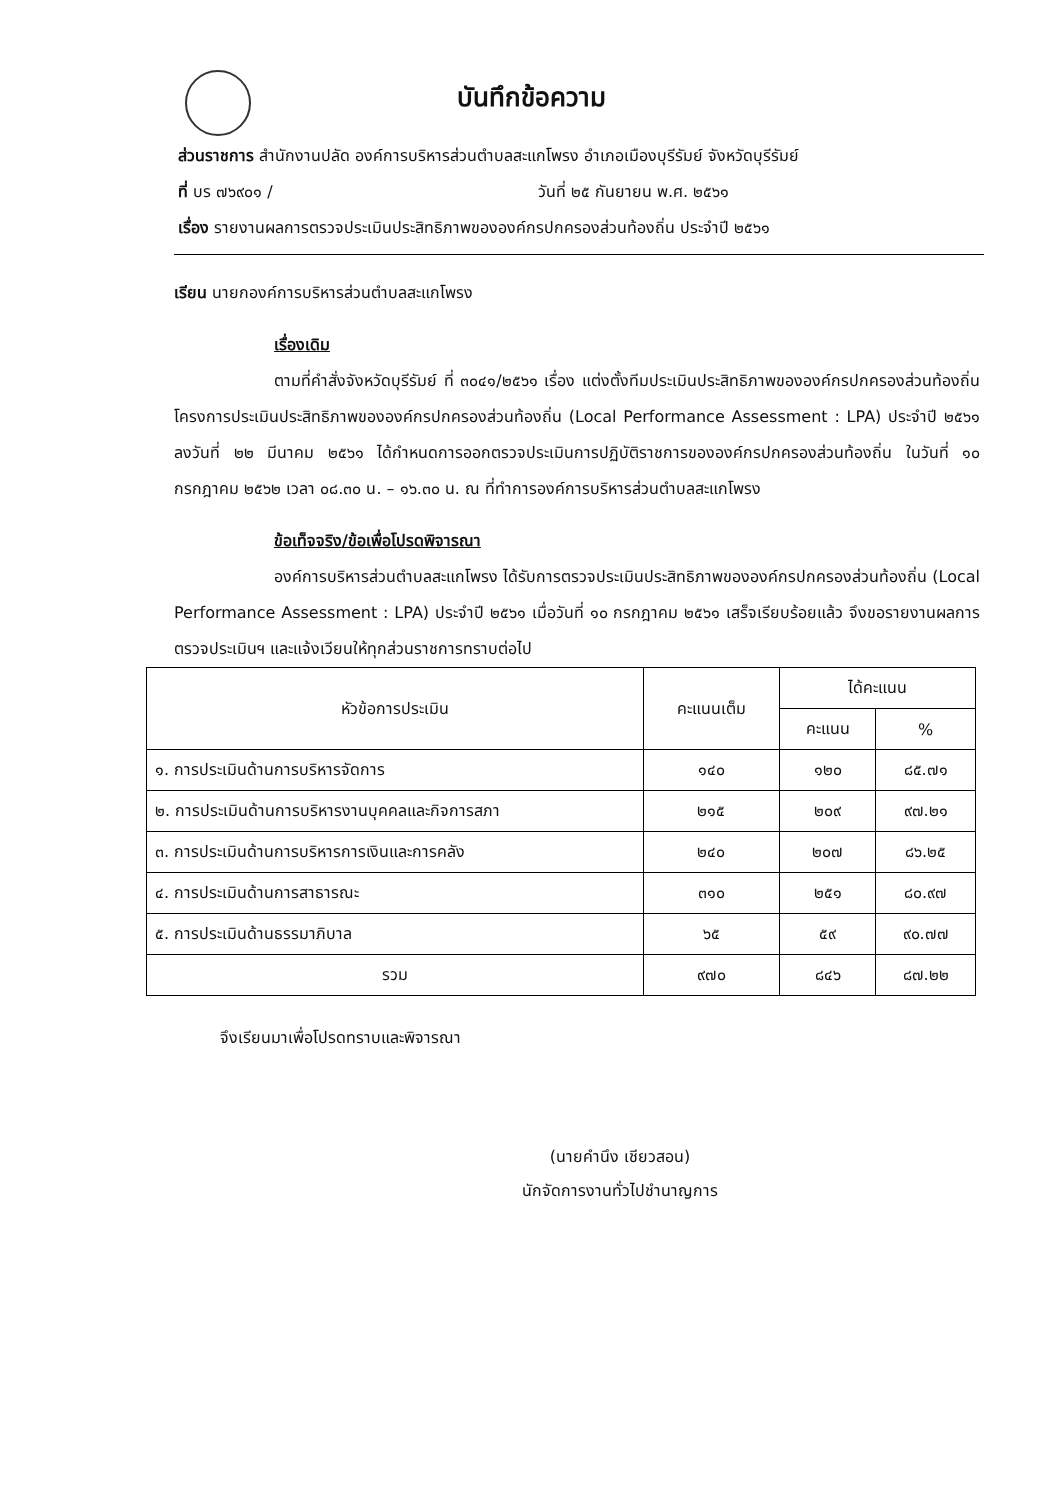บันทึกข้อความ
ส่วนราชการ สำนักงานปลัด องค์การบริหารส่วนตำบลสะแกโพรง อำเภอเมืองบุรีรัมย์ จังหวัดบุรีรัมย์
ที่ บร ๗๖๙๐๑ / วันที่ ๒๕ กันยายน พ.ศ. ๒๕๖๑
เรื่อง รายงานผลการตรวจประเมินประสิทธิภาพขององค์กรปกครองส่วนท้องถิ่น ประจำปี ๒๕๖๑
เรียน นายกองค์การบริหารส่วนตำบลสะแกโพรง
เรื่องเดิม
ตามที่คำสั่งจังหวัดบุรีรัมย์ ที่ ๓๐๔๑/๒๕๖๑ เรื่อง แต่งตั้งทีมประเมินประสิทธิภาพขององค์กรปกครองส่วนท้องถิ่น โครงการประเมินประสิทธิภาพขององค์กรปกครองส่วนท้องถิ่น (Local Performance Assessment : LPA) ประจำปี ๒๕๖๑ ลงวันที่ ๒๒ มีนาคม ๒๕๖๑ ได้กำหนดการออกตรวจประเมินการปฏิบัติราชการขององค์กรปกครองส่วนท้องถิ่น ในวันที่ ๑๐ กรกฎาคม ๒๕๖๒ เวลา ๐๘.๓๐ น. – ๑๖.๓๐ น. ณ ที่ทำการองค์การบริหารส่วนตำบลสะแกโพรง
ข้อเท็จจริง/ข้อเพื่อโปรดพิจารณา
องค์การบริหารส่วนตำบลสะแกโพรง ได้รับการตรวจประเมินประสิทธิภาพขององค์กรปกครองส่วนท้องถิ่น (Local Performance Assessment : LPA) ประจำปี ๒๕๖๑ เมื่อวันที่ ๑๐ กรกฎาคม ๒๕๖๑ เสร็จเรียบร้อยแล้ว จึงขอรายงานผลการตรวจประเมินฯ และแจ้งเวียนให้ทุกส่วนราชการทราบต่อไป
| หัวข้อการประเมิน | คะแนนเต็ม | ได้คะแนน | |
| --- | --- | --- | --- |
| | | คะแนน | % |
| ๑. การประเมินด้านการบริหารจัดการ | ๑๔๐ | ๑๒๐ | ๘๕.๗๑ |
| ๒. การประเมินด้านการบริหารงานบุคคลและกิจการสภา | ๒๑๕ | ๒๐๙ | ๙๗.๒๑ |
| ๓. การประเมินด้านการบริหารการเงินและการคลัง | ๒๔๐ | ๒๐๗ | ๘๖.๒๕ |
| ๔. การประเมินด้านการสาธารณะ | ๓๑๐ | ๒๕๑ | ๘๐.๙๗ |
| ๕. การประเมินด้านธรรมาภิบาล | ๖๕ | ๕๙ | ๙๐.๗๗ |
| รวม | ๙๗๐ | ๘๔๖ | ๘๗.๒๒ |
จึงเรียนมาเพื่อโปรดทราบและพิจารณา
(นายคำนึง เชียวสอน)
นักจัดการงานทั่วไปชำนาญการ